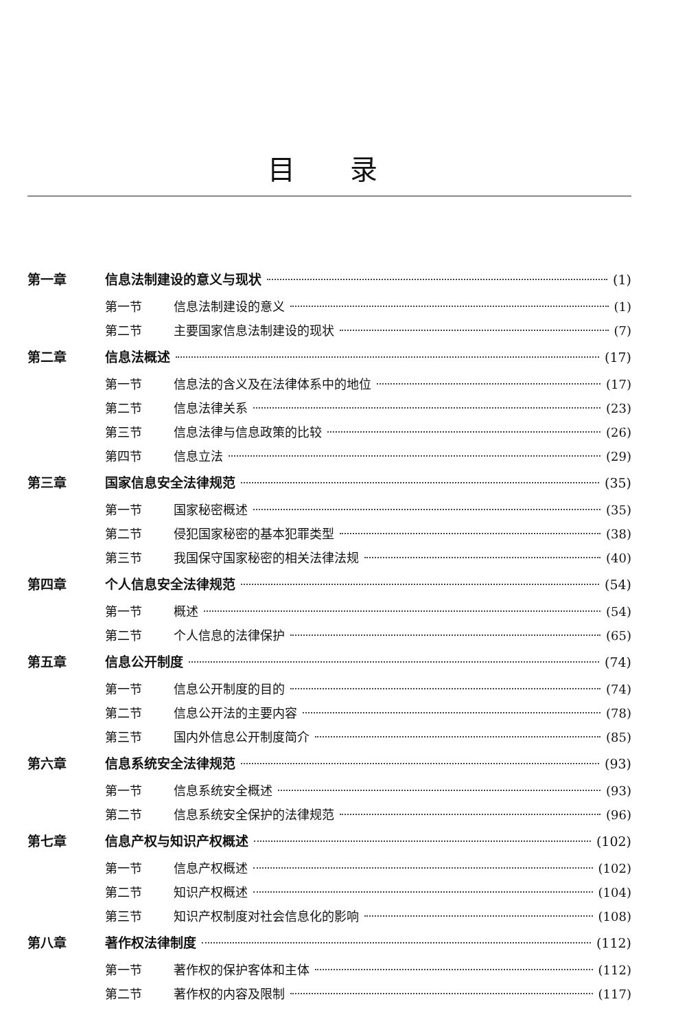目录
第一章 信息法制建设的意义与现状 (1)
第一节 信息法制建设的意义 (1)
第二节 主要国家信息法制建设的现状 (7)
第二章 信息法概述 (17)
第一节 信息法的含义及在法律体系中的地位 (17)
第二节 信息法律关系 (23)
第三节 信息法律与信息政策的比较 (26)
第四节 信息立法 (29)
第三章 国家信息安全法律规范 (35)
第一节 国家秘密概述 (35)
第二节 侵犯国家秘密的基本犯罪类型 (38)
第三节 我国保守国家秘密的相关法律法规 (40)
第四章 个人信息安全法律规范 (54)
第一节 概述 (54)
第二节 个人信息的法律保护 (65)
第五章 信息公开制度 (74)
第一节 信息公开制度的目的 (74)
第二节 信息公开法的主要内容 (78)
第三节 国内外信息公开制度简介 (85)
第六章 信息系统安全法律规范 (93)
第一节 信息系统安全概述 (93)
第二节 信息系统安全保护的法律规范 (96)
第七章 信息产权与知识产权概述 (102)
第一节 信息产权概述 (102)
第二节 知识产权概述 (104)
第三节 知识产权制度对社会信息化的影响 (108)
第八章 著作权法律制度 (112)
第一节 著作权的保护客体和主体 (112)
第二节 著作权的内容及限制 (117)